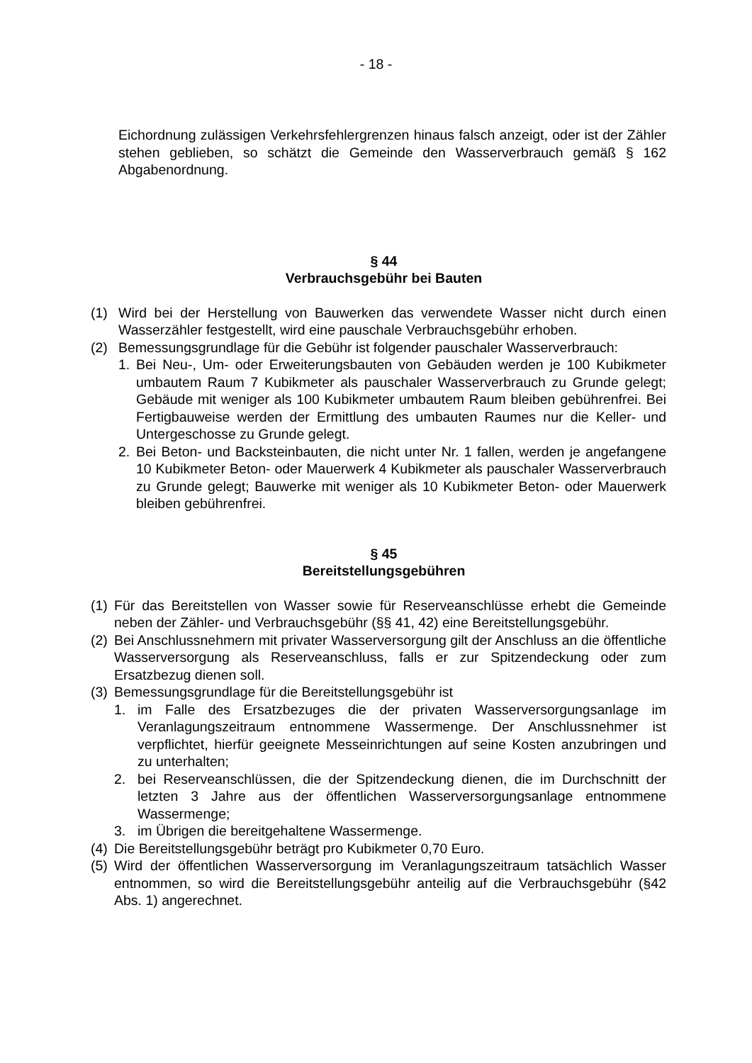- 18 -
Eichordnung zulässigen Verkehrsfehlergrenzen hinaus falsch anzeigt, oder ist der Zähler stehen geblieben, so schätzt die Gemeinde den Wasserverbrauch gemäß § 162 Abgabenordnung.
§ 44
Verbrauchsgebühr bei Bauten
(1) Wird bei der Herstellung von Bauwerken das verwendete Wasser nicht durch einen Wasserzähler festgestellt, wird eine pauschale Verbrauchsgebühr erhoben.
(2) Bemessungsgrundlage für die Gebühr ist folgender pauschaler Wasserverbrauch:
1. Bei Neu-, Um- oder Erweiterungsbauten von Gebäuden werden je 100 Kubikmeter umbautem Raum 7 Kubikmeter als pauschaler Wasserverbrauch zu Grunde gelegt; Gebäude mit weniger als 100 Kubikmeter umbautem Raum bleiben gebührenfrei. Bei Fertigbauweise werden der Ermittlung des umbauten Raumes nur die Keller- und Untergeschosse zu Grunde gelegt.
2. Bei Beton- und Backsteinbauten, die nicht unter Nr. 1 fallen, werden je angefangene 10 Kubikmeter Beton- oder Mauerwerk 4 Kubikmeter als pauschaler Wasserverbrauch zu Grunde gelegt; Bauwerke mit weniger als 10 Kubikmeter Beton- oder Mauerwerk bleiben gebührenfrei.
§ 45
Bereitstellungsgebühren
(1) Für das Bereitstellen von Wasser sowie für Reserveanschlüsse erhebt die Gemeinde neben der Zähler- und Verbrauchsgebühr (§§ 41, 42) eine Bereitstellungsgebühr.
(2) Bei Anschlussnehmern mit privater Wasserversorgung gilt der Anschluss an die öffentliche Wasserversorgung als Reserveanschluss, falls er zur Spitzendeckung oder zum Ersatzbezug dienen soll.
(3) Bemessungsgrundlage für die Bereitstellungsgebühr ist
1. im Falle des Ersatzbezuges die der privaten Wasserversorgungsanlage im Veranlagungszeitraum entnommene Wassermenge. Der Anschlussnehmer ist verpflichtet, hierfür geeignete Messeinrichtungen auf seine Kosten anzubringen und zu unterhalten;
2. bei Reserveanschlüssen, die der Spitzendeckung dienen, die im Durchschnitt der letzten 3 Jahre aus der öffentlichen Wasserversorgungsanlage entnommene Wassermenge;
3. im Übrigen die bereitgehaltene Wassermenge.
(4) Die Bereitstellungsgebühr beträgt pro Kubikmeter 0,70 Euro.
(5) Wird der öffentlichen Wasserversorgung im Veranlagungszeitraum tatsächlich Wasser entnommen, so wird die Bereitstellungsgebühr anteilig auf die Verbrauchsgebühr (§42 Abs. 1) angerechnet.